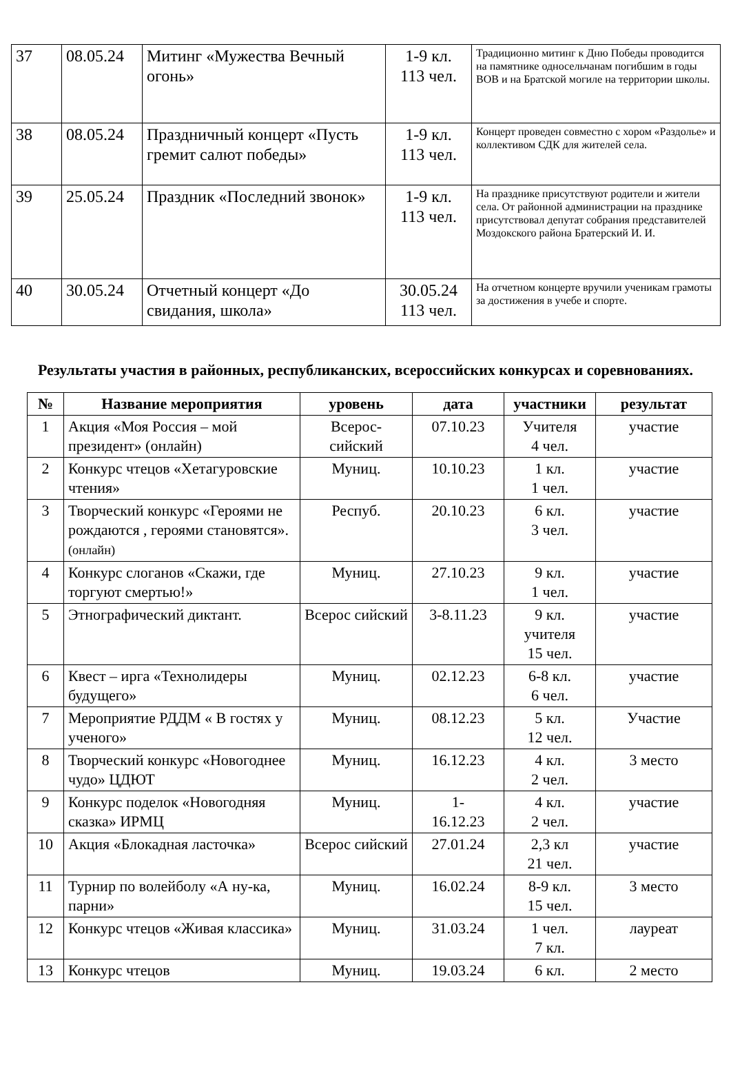| 37 | 08.05.24 | Митинг «Мужества Вечный огонь» | 1-9 кл. 113 чел. | Традиционно митинг к Дню Победы проводится на памятнике односельчанам погибшим в годы ВОВ и на Братской могиле на территории школы. |
| 38 | 08.05.24 | Праздничный концерт «Пусть гремит салют победы» | 1-9 кл. 113 чел. | Концерт проведен совместно с хором «Раздолье» и коллективом СДК для жителей села. |
| 39 | 25.05.24 | Праздник «Последний звонок» | 1-9 кл. 113 чел. | На празднике присутствуют родители и жители села. От районной администрации на празднике присутствовал депутат собрания представителей Моздокского района Братерский И. И. |
| 40 | 30.05.24 | Отчетный концерт «До свидания, школа» | 30.05.24 113 чел. | На отчетном концерте вручили ученикам грамоты за достижения в учебе и спорте. |
Результаты участия в районных, республиканских, всероссийских конкурсах и соревнованиях.
| № | Название мероприятия | уровень | дата | участники | результат |
| --- | --- | --- | --- | --- | --- |
| 1 | Акция «Моя Россия – мой президент» (онлайн) | Всерос-сийский | 07.10.23 | Учителя 4 чел. | участие |
| 2 | Конкурс чтецов «Хетагуровские чтения» | Муниц. | 10.10.23 | 1 кл. 1 чел. | участие |
| 3 | Творческий конкурс «Героями не рождаются , героями становятся». (онлайн) | Респуб. | 20.10.23 | 6 кл. 3 чел. | участие |
| 4 | Конкурс слоганов «Скажи, где торгуют смертью!» | Муниц. | 27.10.23 | 9 кл. 1 чел. | участие |
| 5 | Этнографический диктант. | Всерос сийский | 3-8.11.23 | 9 кл. учителя 15 чел. | участие |
| 6 | Квест – ирга «Технолидеры будущего» | Муниц. | 02.12.23 | 6-8 кл. 6 чел. | участие |
| 7 | Мероприятие РДДМ « В гостях у ученого» | Муниц. | 08.12.23 | 5 кл. 12 чел. | Участие |
| 8 | Творческий конкурс «Новогоднее чудо» ЦДЮТ | Муниц. | 16.12.23 | 4 кл. 2 чел. | 3 место |
| 9 | Конкурс поделок «Новогодняя сказка» ИРМЦ | Муниц. | 1- 16.12.23 | 4 кл. 2 чел. | участие |
| 10 | Акция «Блокадная ласточка» | Всерос сийский | 27.01.24 | 2,3 кл 21 чел. | участие |
| 11 | Турнир по волейболу «А ну-ка, парни» | Муниц. | 16.02.24 | 8-9 кл. 15 чел. | 3 место |
| 12 | Конкурс чтецов «Живая классика» | Муниц. | 31.03.24 | 1 чел. 7 кл. | лауреат |
| 13 | Конкурс чтецов | Муниц. | 19.03.24 | 6 кл. | 2 место |